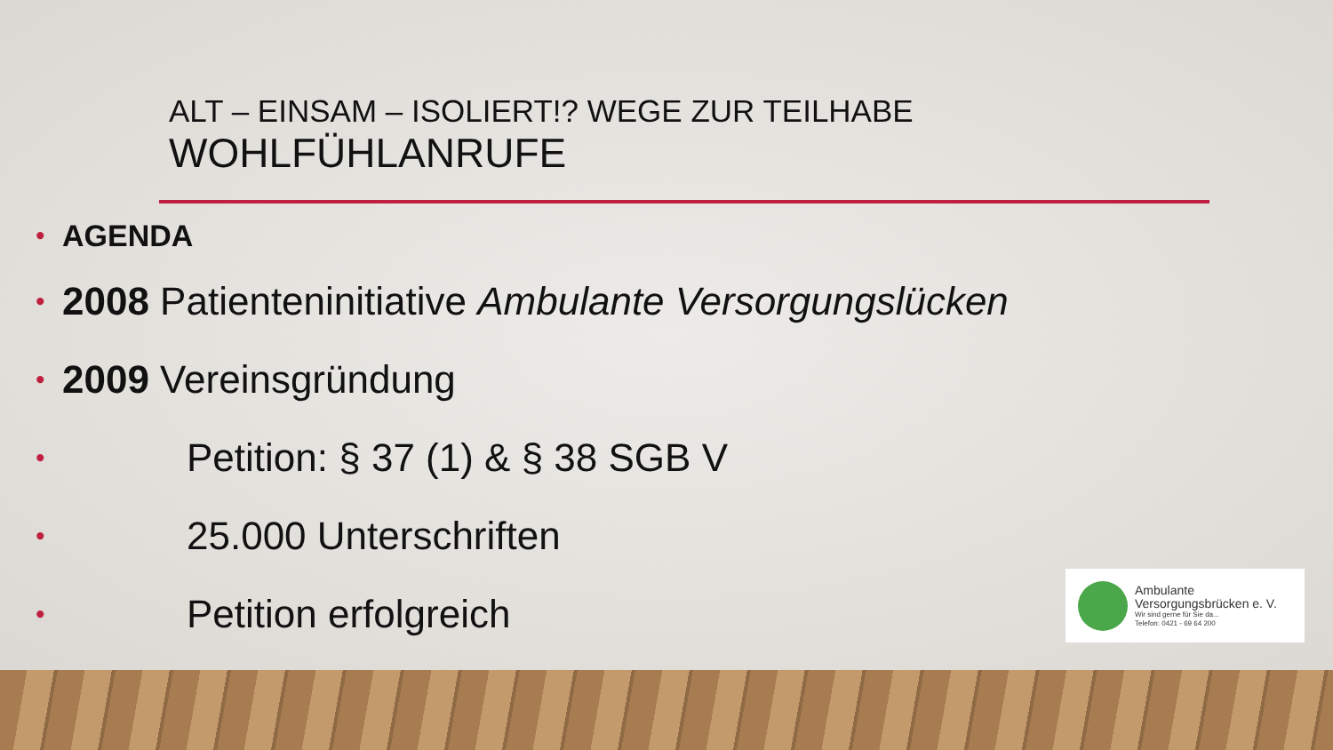ALT – EINSAM – ISOLIERT!? WEGE ZUR TEILHABE
WOHLFÜHLANRUFE
• AGENDA
• 2008 Patienteninitiative Ambulante Versorgungslücken
• 2009 Vereinsgründung
• Petition: § 37 (1) & § 38 SGB V
• 25.000 Unterschriften
• Petition erfolgreich
Ambulante
Versorgungsbrücken e. V.
Wir sind gerne für Sie da...
Telefon: 0421 - 69 64 200